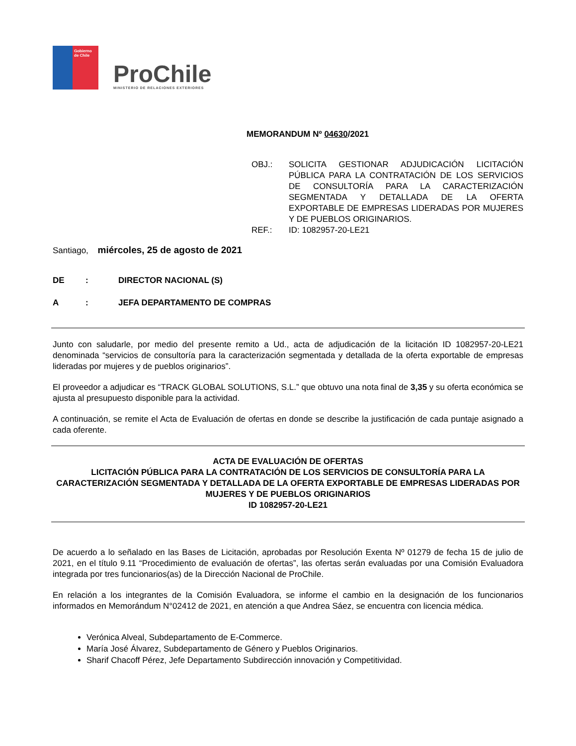Gobierno de Chile
ProChile
MINISTERIO DE RELACIONES EXTERIORES
MEMORANDUM Nº 04630/2021
OBJ.:
SOLICITA GESTIONAR ADJUDICACIÓN LICITACIÓN PÚBLICA PARA LA CONTRATACIÓN DE LOS SERVICIOS DE CONSULTORÍA PARA LA CARACTERIZACIÓN SEGMENTADA Y DETALLADA DE LA OFERTA EXPORTABLE DE EMPRESAS LIDERADAS POR MUJERES Y DE PUEBLOS ORIGINARIOS.
REF.:
ID: 1082957-20-LE21
Santiago, miércoles, 25 de agosto de 2021
DE: DIRECTOR NACIONAL (S)
A: JEFA DEPARTAMENTO DE COMPRAS
Junto con saludarle, por medio del presente remito a Ud., acta de adjudicación de la licitación ID 1082957-20-LE21 denominada “servicios de consultoría para la caracterización segmentada y detallada de la oferta exportable de empresas lideradas por mujeres y de pueblos originarios”.
El proveedor a adjudicar es “TRACK GLOBAL SOLUTIONS, S.L.” que obtuvo una nota final de 3,35 y su oferta económica se ajusta al presupuesto disponible para la actividad.
A continuación, se remite el Acta de Evaluación de ofertas en donde se describe la justificación de cada puntaje asignado a cada oferente.
ACTA DE EVALUACIÓN DE OFERTAS
LICITACIÓN PÚBLICA PARA LA CONTRATACIÓN DE LOS SERVICIOS DE CONSULTORÍA PARA LA CARACTERIZACIÓN SEGMENTADA Y DETALLADA DE LA OFERTA EXPORTABLE DE EMPRESAS LIDERADAS POR MUJERES Y DE PUEBLOS ORIGINARIOS
ID 1082957-20-LE21
De acuerdo a lo señalado en las Bases de Licitación, aprobadas por Resolución Exenta Nº 01279 de fecha 15 de julio de 2021, en el título 9.11 “Procedimiento de evaluación de ofertas”, las ofertas serán evaluadas por una Comisión Evaluadora integrada por tres funcionarios(as) de la Dirección Nacional de ProChile.
En relación a los integrantes de la Comisión Evaluadora, se informe el cambio en la designación de los funcionarios informados en Memorándum N°02412 de 2021, en atención a que Andrea Sáez, se encuentra con licencia médica.
Verónica Alveal, Subdepartamento de E-Commerce.
María José Álvarez, Subdepartamento de Género y Pueblos Originarios.
Sharif Chacoff Pérez, Jefe Departamento Subdirección innovación y Competitividad.